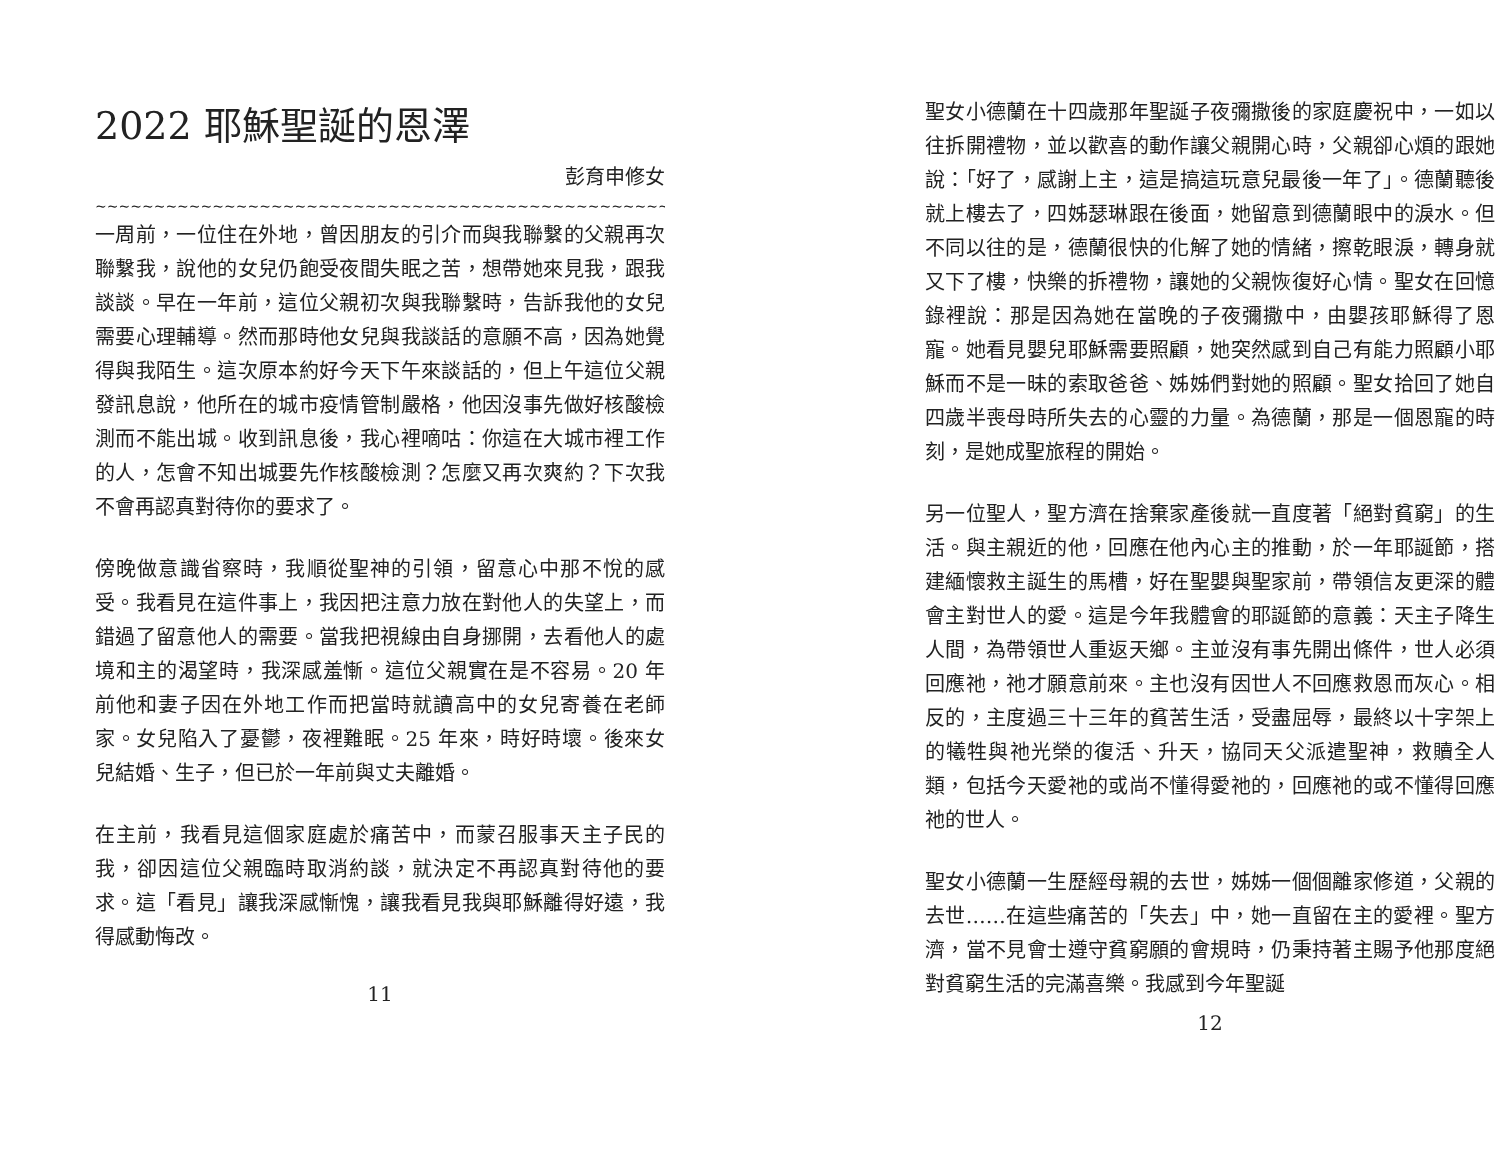2022 耶穌聖誕的恩澤
彭育申修女
~~~~~~~~~~~~~~~~~~~~~~~~~~~~~~~~~~~~~~~~~~~~~~~~~~~~~
一周前，一位住在外地，曾因朋友的引介而與我聯繫的父親再次聯繫我，說他的女兒仍飽受夜間失眠之苦，想帶她來見我，跟我談談。早在一年前，這位父親初次與我聯繫時，告訴我他的女兒需要心理輔導。然而那時他女兒與我談話的意願不高，因為她覺得與我陌生。這次原本約好今天下午來談話的，但上午這位父親發訊息說，他所在的城市疫情管制嚴格，他因沒事先做好核酸檢測而不能出城。收到訊息後，我心裡嘀咕：你這在大城市裡工作的人，怎會不知出城要先作核酸檢測？怎麼又再次爽約？下次我不會再認真對待你的要求了。
傍晚做意識省察時，我順從聖神的引領，留意心中那不悅的感受。我看見在這件事上，我因把注意力放在對他人的失望上，而錯過了留意他人的需要。當我把視線由自身挪開，去看他人的處境和主的渴望時，我深感羞慚。這位父親實在是不容易。20 年前他和妻子因在外地工作而把當時就讀高中的女兒寄養在老師家。女兒陷入了憂鬱，夜裡難眠。25 年來，時好時壞。後來女兒結婚、生子，但已於一年前與丈夫離婚。
在主前，我看見這個家庭處於痛苦中，而蒙召服事天主子民的我，卻因這位父親臨時取消約談，就決定不再認真對待他的要求。這「看見」讓我深感慚愧，讓我看見我與耶穌離得好遠，我得感動悔改。
11
聖女小德蘭在十四歲那年聖誕子夜彌撒後的家庭慶祝中，一如以往拆開禮物，並以歡喜的動作讓父親開心時，父親卻心煩的跟她說：「好了，感謝上主，這是搞這玩意兒最後一年了」。德蘭聽後就上樓去了，四姊瑟琳跟在後面，她留意到德蘭眼中的淚水。但不同以往的是，德蘭很快的化解了她的情緒，擦乾眼淚，轉身就又下了樓，快樂的拆禮物，讓她的父親恢復好心情。聖女在回憶錄裡說：那是因為她在當晚的子夜彌撒中，由嬰孩耶穌得了恩寵。她看見嬰兒耶穌需要照顧，她突然感到自己有能力照顧小耶穌而不是一昧的索取爸爸、姊姊們對她的照顧。聖女拾回了她自四歲半喪母時所失去的心靈的力量。為德蘭，那是一個恩寵的時刻，是她成聖旅程的開始。
另一位聖人，聖方濟在捨棄家產後就一直度著「絕對貧窮」的生活。與主親近的他，回應在他內心主的推動，於一年耶誕節，搭建緬懷救主誕生的馬槽，好在聖嬰與聖家前，帶領信友更深的體會主對世人的愛。這是今年我體會的耶誕節的意義：天主子降生人間，為帶領世人重返天鄉。主並沒有事先開出條件，世人必須回應祂，祂才願意前來。主也沒有因世人不回應救恩而灰心。相反的，主度過三十三年的貧苦生活，受盡屈辱，最終以十字架上的犧牲與祂光榮的復活、升天，協同天父派遣聖神，救贖全人類，包括今天愛祂的或尚不懂得愛祂的，回應祂的或不懂得回應祂的世人。
聖女小德蘭一生歷經母親的去世，姊姊一個個離家修道，父親的去世……在這些痛苦的「失去」中，她一直留在主的愛裡。聖方濟，當不見會士遵守貧窮願的會規時，仍秉持著主賜予他那度絕對貧窮生活的完滿喜樂。我感到今年聖誕
12